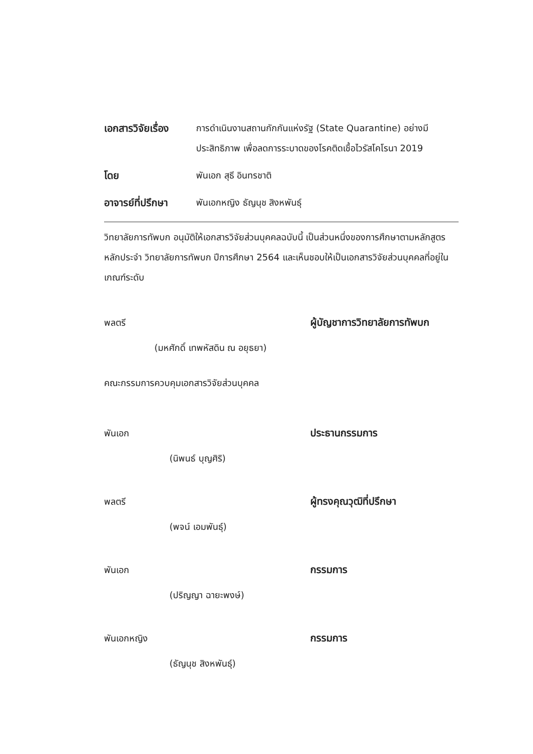เอกสารวิจัยเรื่อง
การดำเนินงานสถานกักกันแห่งรัฐ (State Quarantine) อย่างมีประสิทธิภาพ เพื่อลดการระบาดของโรคติดเชื้อไวรัสโคโรนา 2019
โดย พันเอก สุธี อินทรชาติ
อาจารย์ที่ปรึกษา
พันเอกหญิง ธัญนุช สิงหพันธุ์
วิทยาลัยการทัพบก อนุมัติให้เอกสารวิจัยส่วนบุคคลฉบับนี้ เป็นส่วนหนึ่งของการศึกษาตามหลักสูตรหลักประจำ วิทยาลัยการทัพบก ปีการศึกษา 2564 และเห็นชอบให้เป็นเอกสารวิจัยส่วนบุคคลที่อยู่ในเกณฑ์ระดับ
พลตรี ผู้บัญชาการวิทยาลัยการทัพบก
(มหศักดิ์ เทพหัสดิน ณ อยุธยา)
คณะกรรมการควบคุมเอกสารวิจัยส่วนบุคคล
พันเอก ประธานกรรมการ
(นิพนธ์ บุญศิริ)
พลตรี ผู้ทรงคุณวุฒิที่ปรึกษา
(พจน์ เอมพันธุ์)
พันเอก กรรมการ
(ปริญญา ฉายะพงษ์)
พันเอกหญิง กรรมการ
(ธัญนุช สิงหพันธุ์)